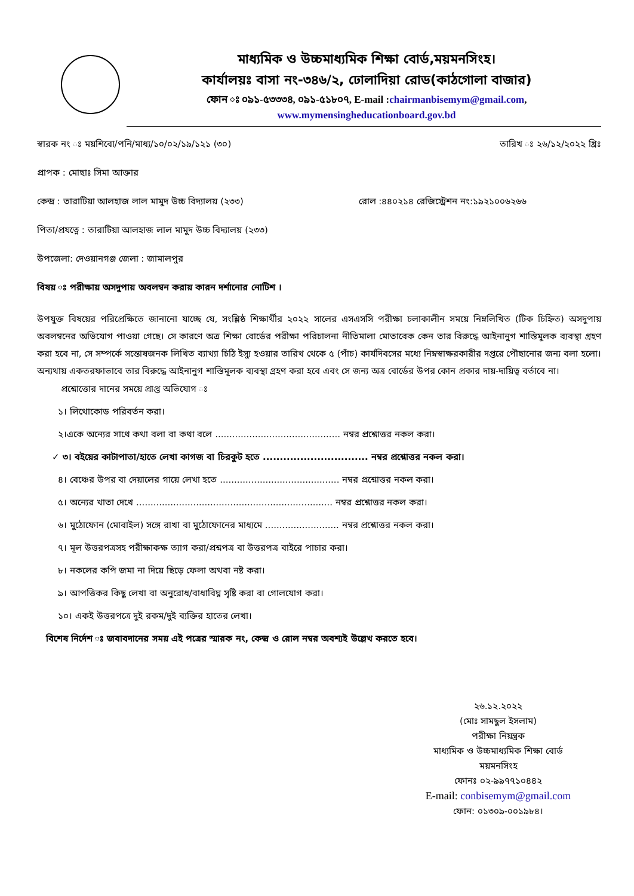মাধ্যমিক ও উচ্চমাধ্যমিক শিক্ষা বোর্ড,ময়মনসিংহ।
কার্যালয়ঃ বাসা নং-৩৪৬/২, ঢোলাদিয়া রোড(কাঠগোলা বাজার)
ফোন ঃ ০৯১-৫৩৩৩৪, ০৯১-৫১৮০৭, E-mail :chairmanbisemym@gmail.com,
www.mymensingheducationboard.gov.bd
স্বারক নং ঃ ময়শিবো/পনি/মাধ্য/১০/০২/১৯/১২১ (৩০)
তারিখ ঃ ২৬/১২/২০২২ খ্রিঃ
প্রাপক : মোছাঃ সিমা আক্তার
কেন্দ্র : তারাটিয়া আলহাজ লাল মামুদ উচ্চ বিদ্যালয় (২৩৩)
রোল :৪৪০২১৪ রেজিস্ট্রেশন নং:১৯২১০০৬২৬৬
পিতা/প্রযত্নে : তারাটিয়া আলহাজ লাল মামুদ উচ্চ বিদ্যালয় (২৩৩)
উপজেলা: দেওয়ানগঞ্জ জেলা : জামালপুর
বিষয় ঃ পরীক্ষায় অসদুপায় অবলম্বন করায় কারন দর্শানোর নোটিশ ।
উপযুক্ত বিষয়ের পরিপ্রেক্ষিতে জানানো যাচ্ছে যে, সংশ্লিষ্ঠ শিক্ষার্থীর ২০২২ সালের এসএসসি পরীক্ষা চলাকালীন সময়ে নিম্নলিখিত (টিক চিহ্নিত) অসদুপায় অবলম্বনের অভিযোগ পাওয়া গেছে। সে কারণে অত্র শিক্ষা বোর্ডের পরীক্ষা পরিচালনা নীতিমালা মোতাবেক কেন তার বিরুদ্ধে আইনানুগ শাস্তিমুলক ব্যবস্থা গ্রহণ করা হবে না, সে সম্পর্কে সন্তোষজনক লিখিত ব্যাখ্যা চিঠি ইস্যু হওয়ার তারিখ থেকে ৫ (পাঁচ) কার্যদিবসের মধ্যে নিম্নস্বাক্ষরকারীর দপ্তরে পৌছানোর জন্য বলা হলো। অন্যথায় একতরফাভাবে তার বিরুদ্ধে আইনানুগ শাস্তিমূলক ব্যবস্থা গ্রহণ করা হবে এবং সে জন্য অত্র বোর্ডের উপর কোন প্রকার দায়-দায়িত্ব বর্তাবে না।
প্রশ্নোত্তোর দানের সময়ে প্রাপ্ত অভিযোগ ঃ
১। লিথোকোড পরিবর্তন করা।
২।একে অন্যের সাথে কথা বলা বা কথা বলে ............................................ নম্বর প্রশ্নোত্তর নকল করা।
✓ ৩। বইয়ের কাটাপাতা/হাতে লেখা কাগজ বা চিরকুট হতে ............................... নম্বর প্রশ্নোত্তর নকল করা।
৪। বেঞ্চের উপর বা দেয়ালের গায়ে লেখা হতে .......................................... নম্বর প্রশ্নোত্তর নকল করা।
৫। অন্যের খাতা দেখে ..................................................................... নম্বর প্রশ্নোত্তর নকল করা।
৬। মুঠোফোন (মোবাইল) সঙ্গে রাখা বা মুঠোফোনের মাধ্যমে .......................... নম্বর প্রশ্নোত্তর নকল করা।
৭। মূল উত্তরপত্রসহ পরীক্ষাকক্ষ ত্যাগ করা/প্রশ্নপত্র বা উত্তরপত্র বাইরে পাচার করা।
৮। নকলের কপি জমা না দিয়ে ছিড়ে ফেলা অথবা নষ্ট করা।
৯। আপত্তিকর কিছু লেখা বা অনুরোধ/বাধাবিঘ্ন সৃষ্টি করা বা গোলযোগ করা।
১০। একই উত্তরপত্রে দুই রকম/দুই ব্যক্তির হাতের লেখা।
বিশেষ নির্দেশ ঃ জবাবদানের সময় এই পত্রের স্মারক নং, কেন্দ্র ও রোল নম্বর অবশ্যই উল্লেখ করতে হবে।
২৬.১২.২০২২
(মোঃ সামছুল ইসলাম)
পরীক্ষা নিয়ন্ত্রক
মাধ্যমিক ও উচ্চমাধ্যমিক শিক্ষা বোর্ড
ময়মনসিংহ
ফোনঃ ০২-৯৯৭৭১০৪৪২
E-mail: conbisemym@gmail.com
ফোন: ০১৩০৯-০০১৯৮৪।